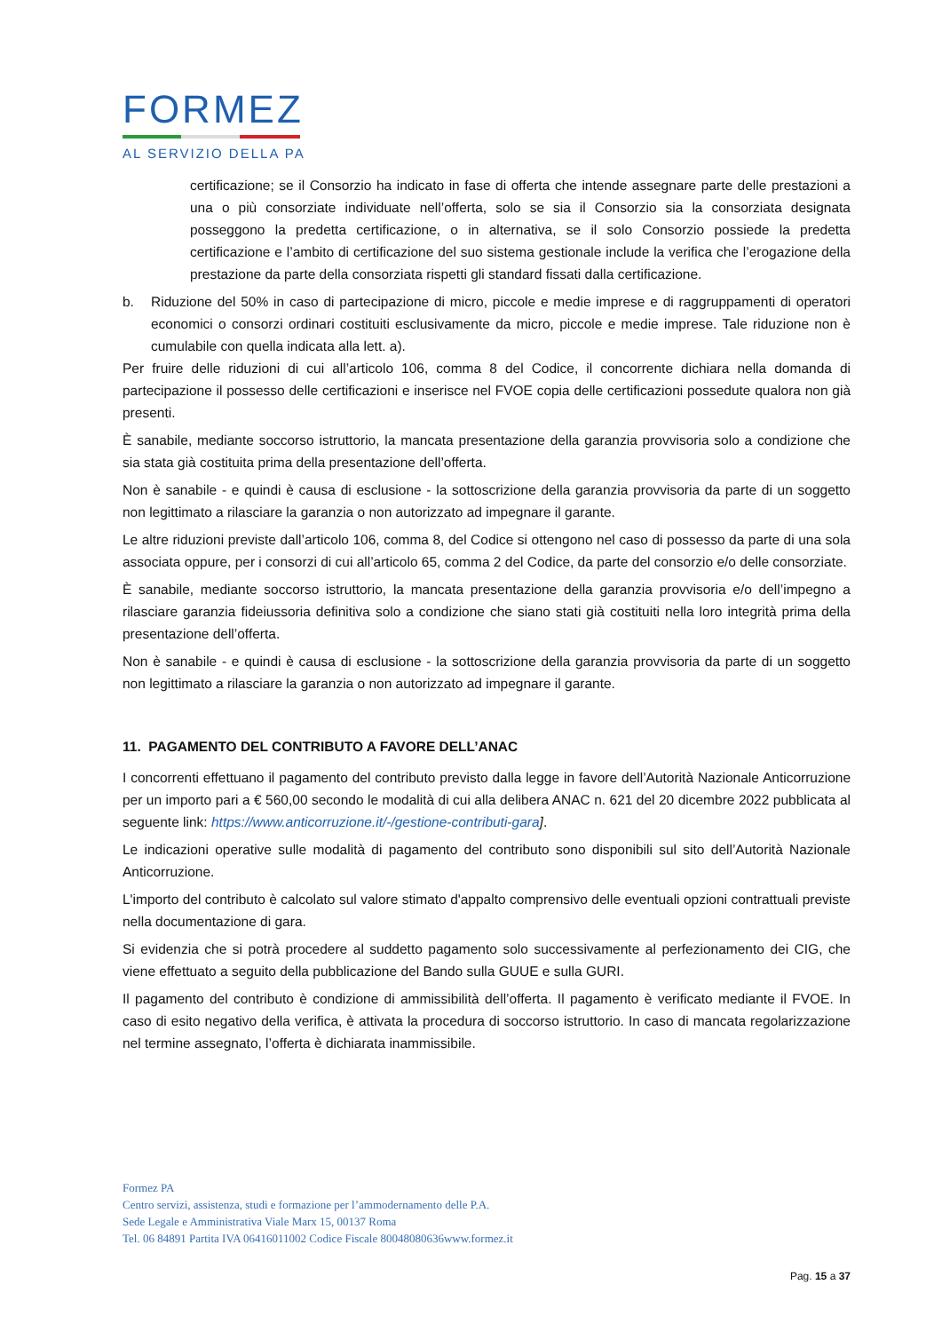FORMEZ
AL SERVIZIO DELLA PA
certificazione; se il Consorzio ha indicato in fase di offerta che intende assegnare parte delle prestazioni a una o più consorziate individuate nell’offerta, solo se sia il Consorzio sia la consorziata designata posseggono la predetta certificazione, o in alternativa, se il solo Consorzio possiede la predetta certificazione e l’ambito di certificazione del suo sistema gestionale include la verifica che l’erogazione della prestazione da parte della consorziata rispetti gli standard fissati dalla certificazione.
b. Riduzione del 50% in caso di partecipazione di micro, piccole e medie imprese e di raggruppamenti di operatori economici o consorzi ordinari costituiti esclusivamente da micro, piccole e medie imprese. Tale riduzione non è cumulabile con quella indicata alla lett. a).
Per fruire delle riduzioni di cui all’articolo 106, comma 8 del Codice, il concorrente dichiara nella domanda di partecipazione il possesso delle certificazioni e inserisce nel FVOE copia delle certificazioni possedute qualora non già presenti.
È sanabile, mediante soccorso istruttorio, la mancata presentazione della garanzia provvisoria solo a condizione che sia stata già costituita prima della presentazione dell’offerta.
Non è sanabile - e quindi è causa di esclusione - la sottoscrizione della garanzia provvisoria da parte di un soggetto non legittimato a rilasciare la garanzia o non autorizzato ad impegnare il garante.
Le altre riduzioni previste dall’articolo 106, comma 8, del Codice si ottengono nel caso di possesso da parte di una sola associata oppure, per i consorzi di cui all’articolo 65, comma 2 del Codice, da parte del consorzio e/o delle consorziate.
È sanabile, mediante soccorso istruttorio, la mancata presentazione della garanzia provvisoria e/o dell’impegno a rilasciare garanzia fideiussoria definitiva solo a condizione che siano stati già costituiti nella loro integrità prima della presentazione dell’offerta.
Non è sanabile - e quindi è causa di esclusione - la sottoscrizione della garanzia provvisoria da parte di un soggetto non legittimato a rilasciare la garanzia o non autorizzato ad impegnare il garante.
11. PAGAMENTO DEL CONTRIBUTO A FAVORE DELL’ANAC
I concorrenti effettuano il pagamento del contributo previsto dalla legge in favore dell’Autorità Nazionale Anticorruzione per un importo pari a € 560,00 secondo le modalità di cui alla delibera ANAC n. 621 del 20 dicembre 2022 pubblicata al seguente link: https://www.anticorruzione.it/-/gestione-contributi-gara].
Le indicazioni operative sulle modalità di pagamento del contributo sono disponibili sul sito dell’Autorità Nazionale Anticorruzione.
L'importo del contributo è calcolato sul valore stimato d'appalto comprensivo delle eventuali opzioni contrattuali previste nella documentazione di gara.
Si evidenzia che si potrà procedere al suddetto pagamento solo successivamente al perfezionamento dei CIG, che viene effettuato a seguito della pubblicazione del Bando sulla GUUE e sulla GURI.
Il pagamento del contributo è condizione di ammissibilità dell’offerta. Il pagamento è verificato mediante il FVOE. In caso di esito negativo della verifica, è attivata la procedura di soccorso istruttorio. In caso di mancata regolarizzazione nel termine assegnato, l’offerta è dichiarata inammissibile.
Formez PA
Centro servizi, assistenza, studi e formazione per l’ammodernamento delle P.A.
Sede Legale e Amministrativa Viale Marx 15, 00137 Roma
Tel. 06 84891 Partita IVA 06416011002 Codice Fiscale 80048080636www.formez.it
Pag. 15 a 37